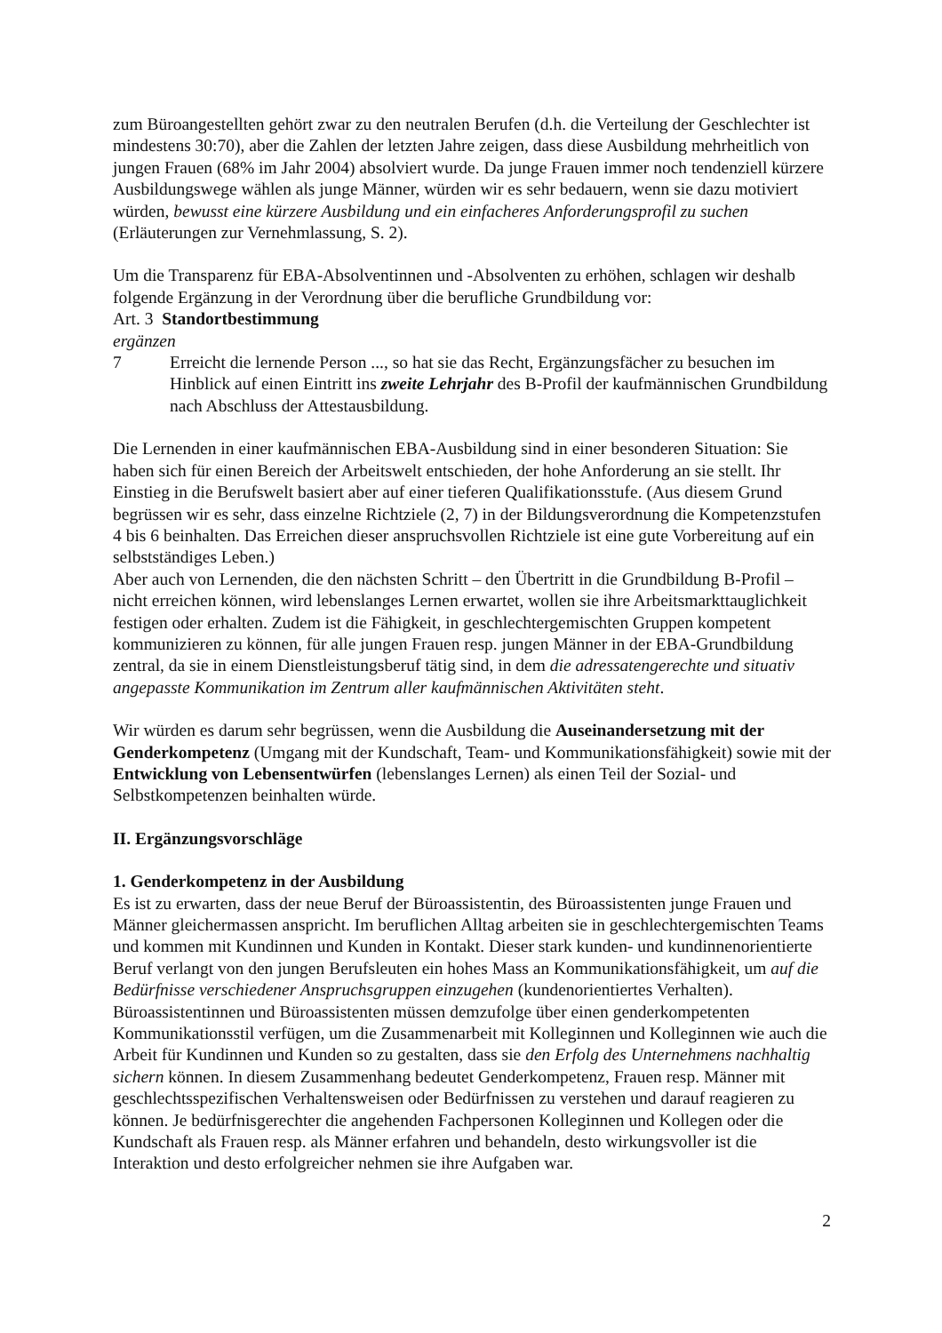zum Büroangestellten gehört zwar zu den neutralen Berufen (d.h. die Verteilung der Geschlechter ist mindestens 30:70), aber die Zahlen der letzten Jahre zeigen, dass diese Ausbildung mehrheitlich von jungen Frauen (68% im Jahr 2004) absolviert wurde. Da junge Frauen immer noch tendenziell kürzere Ausbildungswege wählen als junge Männer, würden wir es sehr bedauern, wenn sie dazu motiviert würden, bewusst eine kürzere Ausbildung und ein einfacheres Anforderungsprofil zu suchen (Erläuterungen zur Vernehmlassung, S. 2).
Um die Transparenz für EBA-Absolventinnen und -Absolventen zu erhöhen, schlagen wir deshalb folgende Ergänzung in der Verordnung über die berufliche Grundbildung vor:
Art. 3 Standortbestimmung
ergänzen
7 Erreicht die lernende Person ..., so hat sie das Recht, Ergänzungsfächer zu besuchen im Hinblick auf einen Eintritt ins zweite Lehrjahr des B-Profil der kaufmännischen Grundbildung nach Abschluss der Attestausbildung.
Die Lernenden in einer kaufmännischen EBA-Ausbildung sind in einer besonderen Situation: Sie haben sich für einen Bereich der Arbeitswelt entschieden, der hohe Anforderung an sie stellt. Ihr Einstieg in die Berufswelt basiert aber auf einer tieferen Qualifikationsstufe. (Aus diesem Grund begrüssen wir es sehr, dass einzelne Richtziele (2, 7) in der Bildungsverordnung die Kompetenzstufen 4 bis 6 beinhalten. Das Erreichen dieser anspruchsvollen Richtziele ist eine gute Vorbereitung auf ein selbstständiges Leben.)
Aber auch von Lernenden, die den nächsten Schritt – den Übertritt in die Grundbildung B-Profil – nicht erreichen können, wird lebenslanges Lernen erwartet, wollen sie ihre Arbeitsmarkttauglichkeit festigen oder erhalten. Zudem ist die Fähigkeit, in geschlechtergemischten Gruppen kompetent kommunizieren zu können, für alle jungen Frauen resp. jungen Männer in der EBA-Grundbildung zentral, da sie in einem Dienstleistungsberuf tätig sind, in dem die adressatengerechte und situativ angepasste Kommunikation im Zentrum aller kaufmännischen Aktivitäten steht.
Wir würden es darum sehr begrüssen, wenn die Ausbildung die Auseinandersetzung mit der Genderkompetenz (Umgang mit der Kundschaft, Team- und Kommunikationsfähigkeit) sowie mit der Entwicklung von Lebensentwürfen (lebenslanges Lernen) als einen Teil der Sozial- und Selbstkompetenzen beinhalten würde.
II. Ergänzungsvorschläge
1. Genderkompetenz in der Ausbildung
Es ist zu erwarten, dass der neue Beruf der Büroassistentin, des Büroassistenten junge Frauen und Männer gleichermassen anspricht. Im beruflichen Alltag arbeiten sie in geschlechtergemischten Teams und kommen mit Kundinnen und Kunden in Kontakt. Dieser stark kunden- und kundinnenorientierte Beruf verlangt von den jungen Berufsleuten ein hohes Mass an Kommunikationsfähigkeit, um auf die Bedürfnisse verschiedener Anspruchsgruppen einzugehen (kundenorientiertes Verhalten). Büroassistentinnen und Büroassistenten müssen demzufolge über einen genderkompetenten Kommunikationsstil verfügen, um die Zusammenarbeit mit Kolleginnen und Kolleginnen wie auch die Arbeit für Kundinnen und Kunden so zu gestalten, dass sie den Erfolg des Unternehmens nachhaltig sichern können. In diesem Zusammenhang bedeutet Genderkompetenz, Frauen resp. Männer mit geschlechtsspezifischen Verhaltensweisen oder Bedürfnissen zu verstehen und darauf reagieren zu können. Je bedürfnisgerechter die angehenden Fachpersonen Kolleginnen und Kollegen oder die Kundschaft als Frauen resp. als Männer erfahren und behandeln, desto wirkungsvoller ist die Interaktion und desto erfolgreicher nehmen sie ihre Aufgaben war.
2